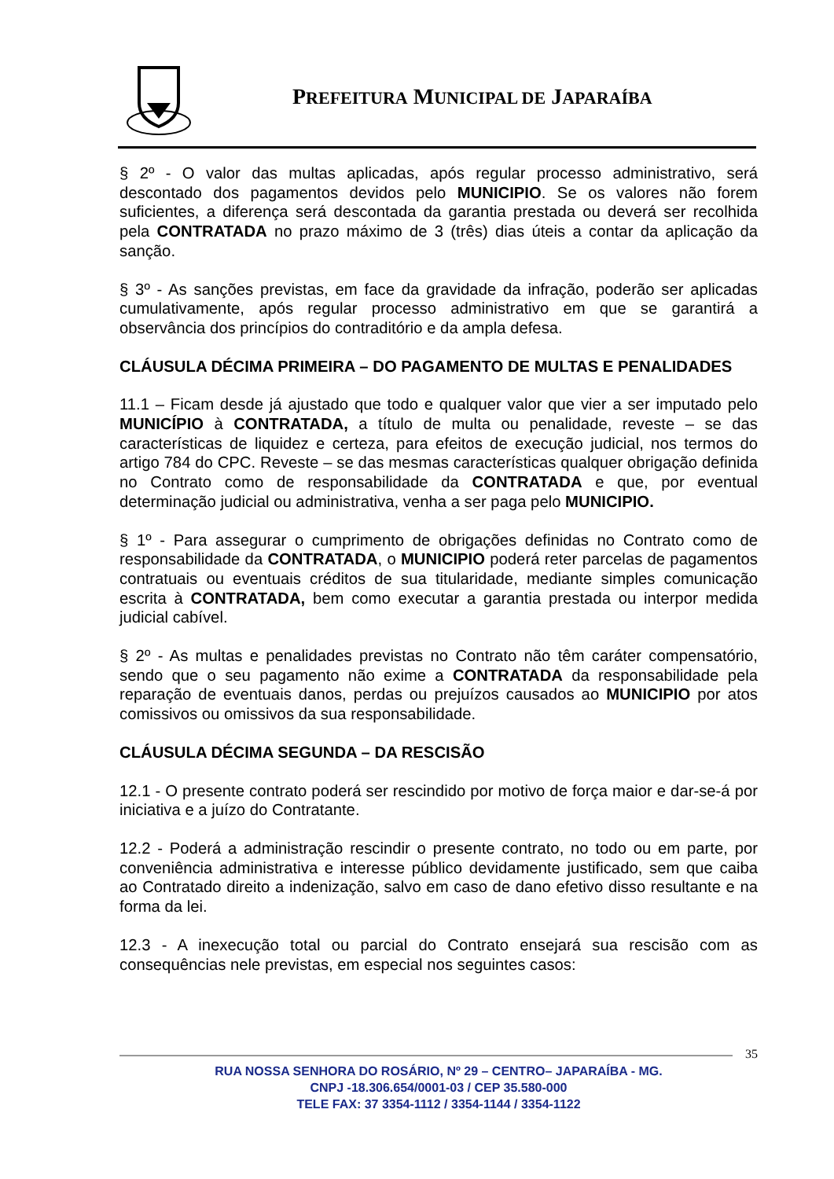PREFEITURA MUNICIPAL DE JAPARAÍBA
§ 2º - O valor das multas aplicadas, após regular processo administrativo, será descontado dos pagamentos devidos pelo MUNICIPIO. Se os valores não forem suficientes, a diferença será descontada da garantia prestada ou deverá ser recolhida pela CONTRATADA no prazo máximo de 3 (três) dias úteis a contar da aplicação da sanção.
§ 3º - As sanções previstas, em face da gravidade da infração, poderão ser aplicadas cumulativamente, após regular processo administrativo em que se garantirá a observância dos princípios do contraditório e da ampla defesa.
CLÁUSULA DÉCIMA PRIMEIRA – DO PAGAMENTO DE MULTAS E PENALIDADES
11.1 – Ficam desde já ajustado que todo e qualquer valor que vier a ser imputado pelo MUNICÍPIO à CONTRATADA, a título de multa ou penalidade, reveste – se das características de liquidez e certeza, para efeitos de execução judicial, nos termos do artigo 784 do CPC. Reveste – se das mesmas características qualquer obrigação definida no Contrato como de responsabilidade da CONTRATADA e que, por eventual determinação judicial ou administrativa, venha a ser paga pelo MUNICIPIO.
§ 1º - Para assegurar o cumprimento de obrigações definidas no Contrato como de responsabilidade da CONTRATADA, o MUNICIPIO poderá reter parcelas de pagamentos contratuais ou eventuais créditos de sua titularidade, mediante simples comunicação escrita à CONTRATADA, bem como executar a garantia prestada ou interpor medida judicial cabível.
§ 2º - As multas e penalidades previstas no Contrato não têm caráter compensatório, sendo que o seu pagamento não exime a CONTRATADA da responsabilidade pela reparação de eventuais danos, perdas ou prejuízos causados ao MUNICIPIO por atos comissivos ou omissivos da sua responsabilidade.
CLÁUSULA DÉCIMA SEGUNDA – DA RESCISÃO
12.1 - O presente contrato poderá ser rescindido por motivo de força maior e dar-se-á por iniciativa e a juízo do Contratante.
12.2 - Poderá a administração rescindir o presente contrato, no todo ou em parte, por conveniência administrativa e interesse público devidamente justificado, sem que caiba ao Contratado direito a indenização, salvo em caso de dano efetivo disso resultante e na forma da lei.
12.3 - A inexecução total ou parcial do Contrato ensejará sua rescisão com as consequências nele previstas, em especial nos seguintes casos:
35
RUA NOSSA SENHORA DO ROSÁRIO, Nº 29 – CENTRO– JAPARAÍBA - MG.
CNPJ -18.306.654/0001-03 / CEP 35.580-000
TELE FAX: 37 3354-1112 / 3354-1144 / 3354-1122